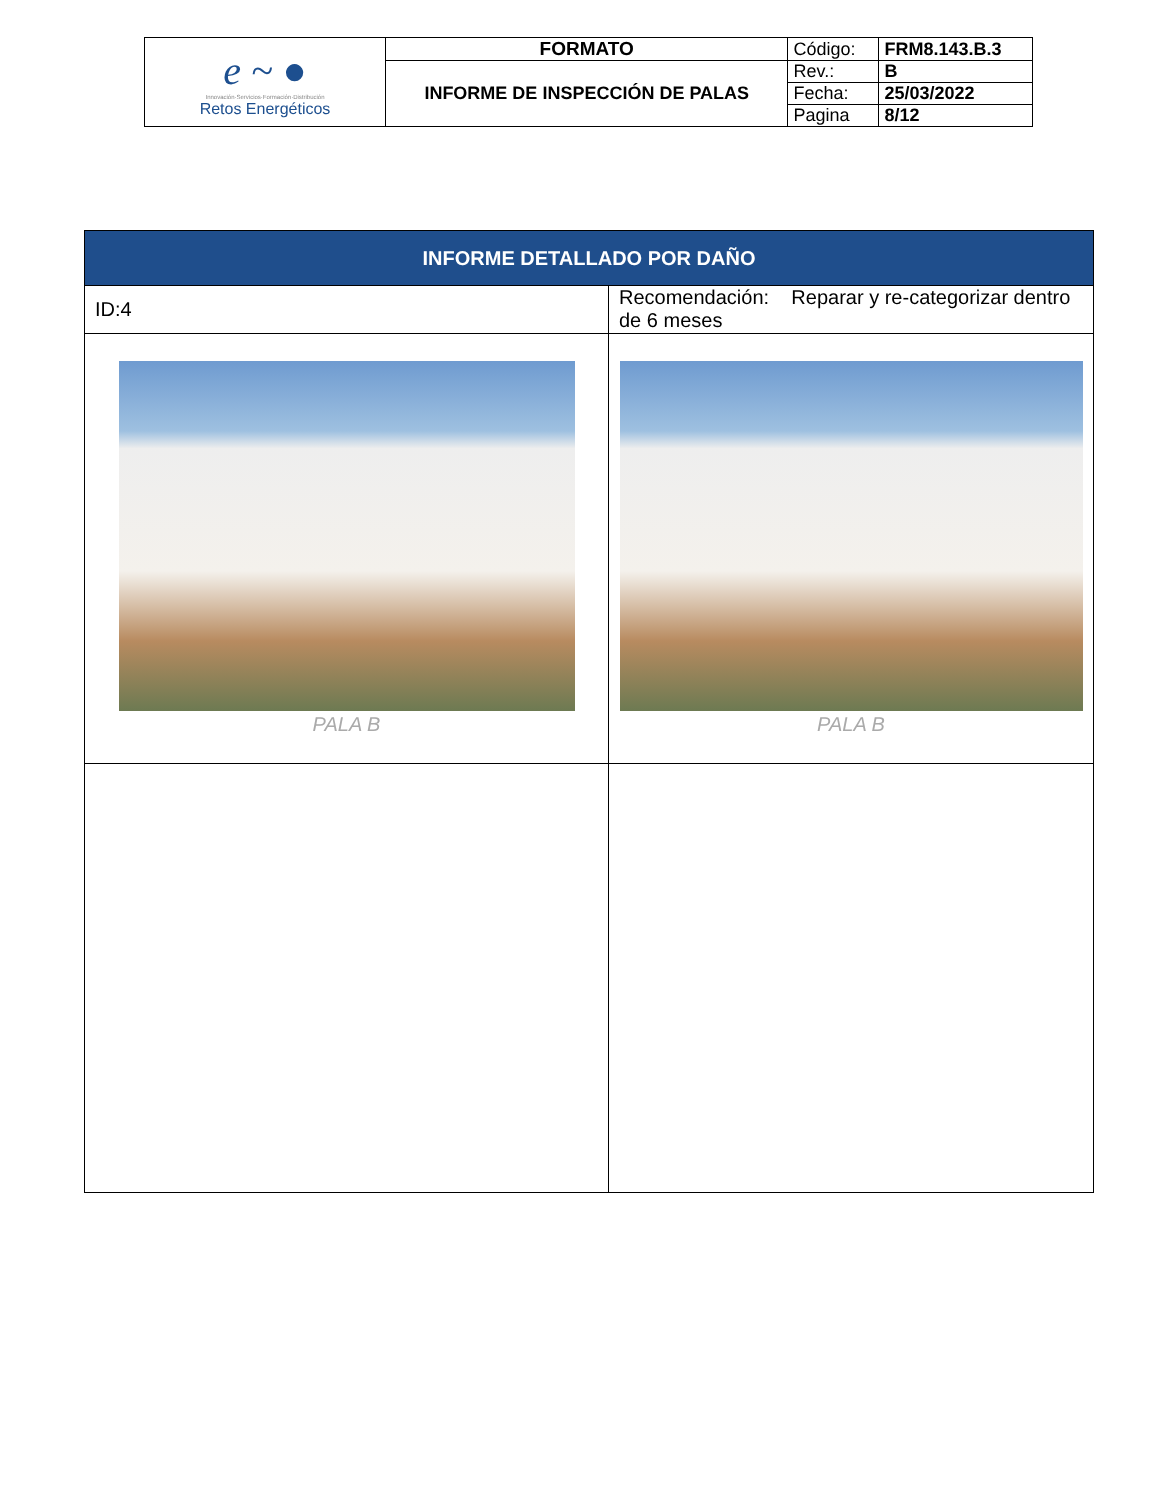| e ~ ● Innovación·Servicios·Formación·Distribución Retos Energéticos | FORMATO | Código: | FRM8.143.B.3 |
| | INFORME DE INSPECCIÓN DE PALAS | Rev.: | B |
| | | Fecha: | 25/03/2022 |
| | | Pagina | 8/12 |
| INFORME DETALLADO POR DAÑO | |
| --- | --- |
| ID:4 | Recomendación: Reparar y re-categorizar dentro de 6 meses |
| PALA B | PALA B |